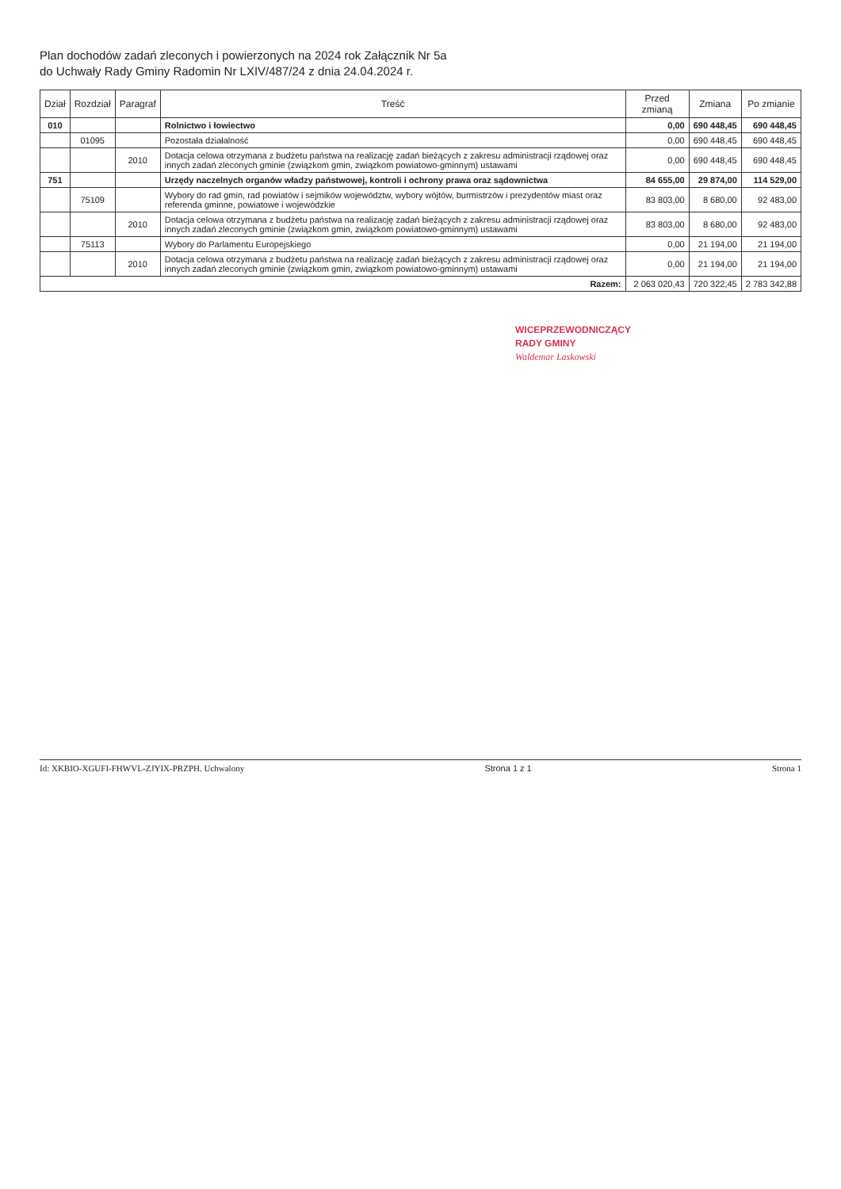Plan dochodów zadań zleconych i powierzonych na 2024 rok Załącznik Nr 5a
do Uchwały Rady Gminy Radomin Nr LXIV/487/24 z dnia 24.04.2024 r.
| Dział | Rozdział | Paragraf | Treść | Przed zmianą | Zmiana | Po zmianie |
| --- | --- | --- | --- | --- | --- | --- |
| 010 | | | Rolnictwo i łowiectwo | 0,00 | 690 448,45 | 690 448,45 |
| | 01095 | | Pozostała działalność | 0,00 | 690 448,45 | 690 448,45 |
| | | 2010 | Dotacja celowa otrzymana z budżetu państwa na realizację zadań bieżących z zakresu administracji rządowej oraz innych zadań zleconych gminie (związkom gmin, związkom powiatowo-gminnym) ustawami | 0,00 | 690 448,45 | 690 448,45 |
| 751 | | | Urzędy naczelnych organów władzy państwowej, kontroli i ochrony prawa oraz sądownictwa | 84 655,00 | 29 874,00 | 114 529,00 |
| | 75109 | | Wybory do rad gmin, rad powiatów i sejmików województw, wybory wójtów, burmistrzów i prezydentów miast oraz referenda gminne, powiatowe i wojewódzkie | 83 803,00 | 8 680,00 | 92 483,00 |
| | | 2010 | Dotacja celowa otrzymana z budżetu państwa na realizację zadań bieżących z zakresu administracji rządowej oraz innych zadań zleconych gminie (związkom gmin, związkom powiatowo-gminnym) ustawami | 83 803,00 | 8 680,00 | 92 483,00 |
| | 75113 | | Wybory do Parlamentu Europejskiego | 0,00 | 21 194,00 | 21 194,00 |
| | | 2010 | Dotacja celowa otrzymana z budżetu państwa na realizację zadań bieżących z zakresu administracji rządowej oraz innych zadań zleconych gminie (związkom gmin, związkom powiatowo-gminnym) ustawami | 0,00 | 21 194,00 | 21 194,00 |
| Razem: | | | | 2 063 020,43 | 720 322,45 | 2 783 342,88 |
WICEPRZEWODNICZĄCY
RADY GMINY
Waldemar Laskowski
Id: XKBIO-XGUFI-FHWVL-ZJYIX-PRZPH. Uchwalony Strona 1 z 1 Strona 1